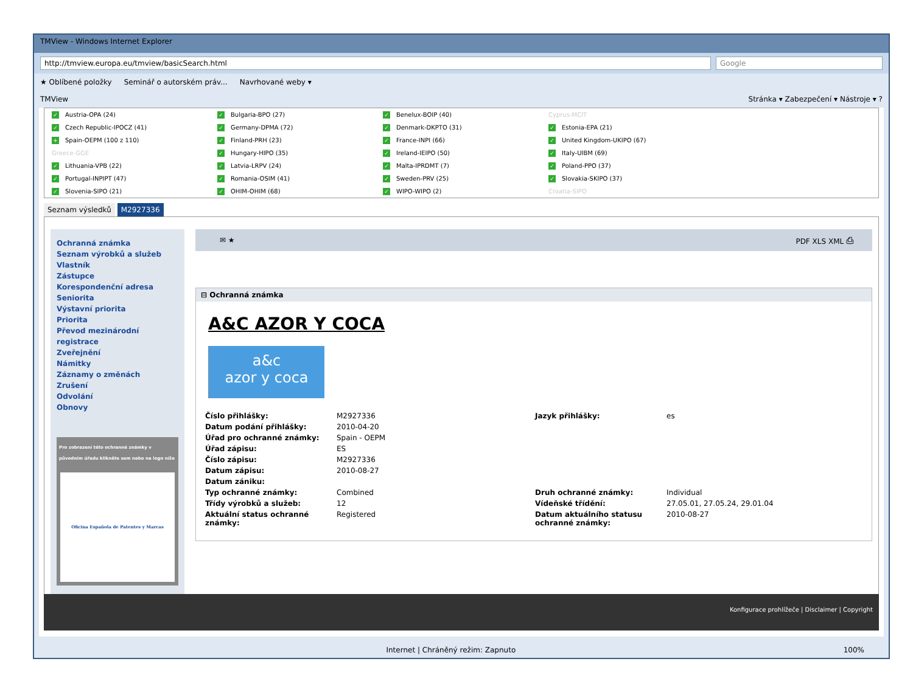TMView - Windows Internet Explorer
http://tmview.europa.eu/tmview/basicSearch.html Google
★ Oblíbené položky Seminář o autorském práv... Navrhované weby ▾
TMView Stránka ▾ Zabezpečení ▾ Nástroje ▾ ?
✓ Austria-OPA (24)
✓ Bulgaria-BPO (27)
✓ Benelux-BOIP (40)
Cyprus-MCIT
✓ Czech Republic-IPOCZ (41)
✓ Germany-DPMA (72)
✓ Denmark-DKPTO (31)
✓ Estonia-EPA (21)
+ Spain-OEPM (100 z 110)
✓ Finland-PRH (23)
✓ France-INPI (66)
✓ United Kingdom-UKIPO (67)
Greece-GGE
✓ Hungary-HIPO (35)
✓ Ireland-IEIPO (50)
✓ Italy-UIBM (69)
✓ Lithuania-VPB (22)
✓ Latvia-LRPV (24)
✓ Malta-IPRDMT (7)
✓ Poland-PPO (37)
✓ Portugal-INPIPT (47)
✓ Romania-OSIM (41)
✓ Sweden-PRV (25)
✓ Slovakia-SKIPO (37)
✓ Slovenia-SIPO (21)
✓ OHIM-OHIM (68)
✓ WIPO-WIPO (2)
Croatia-SIPO
Seznam výsledků M2927336
Ochranná známka
Seznam výrobků a služeb
Vlastník
Zástupce
Korespondenční adresa
Seniorita
Výstavní priorita
Priorita
Převod mezinárodní registrace
Zveřejnění
Námitky
Záznamy o změnách
Zrušení
Odvolání
Obnovy
Pro zobrazení této ochranné známky v původním úřadu klikněte sem nebo na logo níže
Oficina Española de Patentes y Marcas
✉ ★ PDF XLS XML ⎙
⊟ Ochranná známka
A&C AZOR Y COCA
a&c
azor y coca
| Číslo přihlášky: | M2927336 | Jazyk přihlášky: | es |
| Datum podání přihlášky: | 2010-04-20 | | |
| Úřad pro ochranné známky: | Spain - OEPM | | |
| Úřad zápisu: | ES | | |
| Číslo zápisu: | M2927336 | | |
| Datum zápisu: | 2010-08-27 | | |
| Datum zániku: | | | |
| Typ ochranné známky: | Combined | Druh ochranné známky: | Individual |
| Třídy výrobků a služeb: | 12 | Vídeňské třídění: | 27.05.01, 27.05.24, 29.01.04 |
| Aktuální status ochranné známky: | Registered | Datum aktuálního statusu ochranné známky: | 2010-08-27 |
Konfigurace prohlížeče | Disclaimer | Copyright
Internet | Chráněný režim: Zapnuto 100%